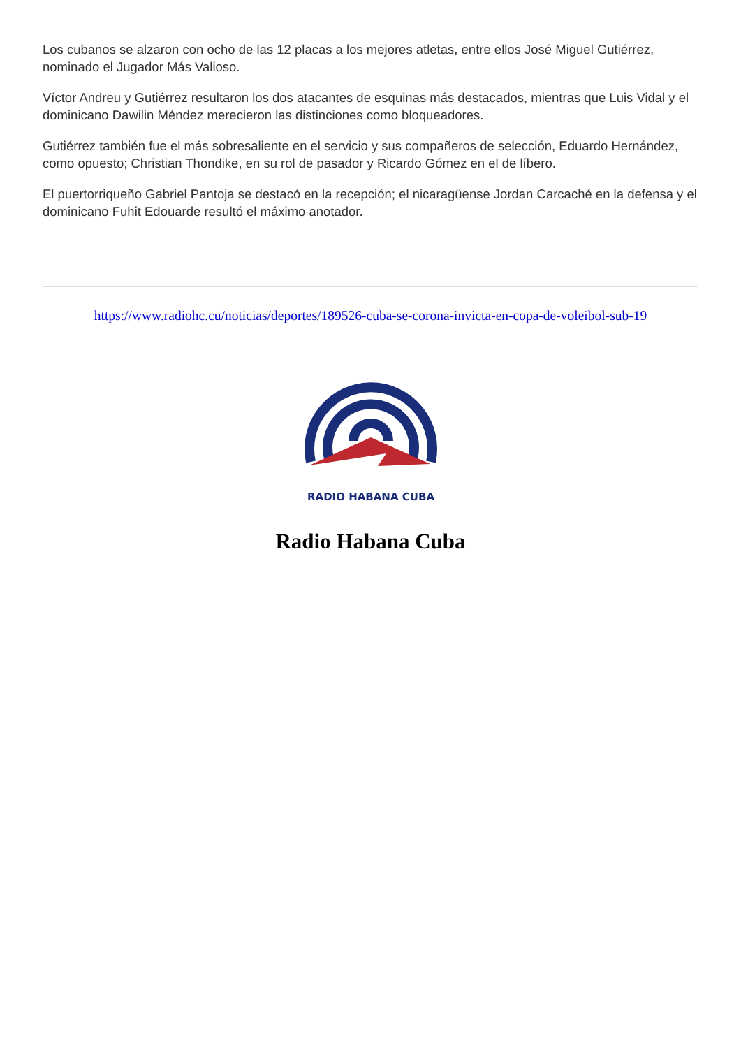Los cubanos se alzaron con ocho de las 12 placas a los mejores atletas, entre ellos José Miguel Gutiérrez, nominado el Jugador Más Valioso.
Víctor Andreu y Gutiérrez resultaron los dos atacantes de esquinas más destacados, mientras que Luis Vidal y el dominicano Dawilin Méndez merecieron las distinciones como bloqueadores.
Gutiérrez también fue el más sobresaliente en el servicio y sus compañeros de selección, Eduardo Hernández, como opuesto; Christian Thondike, en su rol de pasador y Ricardo Gómez en el de líbero.
El puertorriqueño Gabriel Pantoja se destacó en la recepción; el nicaragüense Jordan Carcaché en la defensa y el dominicano Fuhit Edouarde resultó el máximo anotador.
https://www.radiohc.cu/noticias/deportes/189526-cuba-se-corona-invicta-en-copa-de-voleibol-sub-19
RADIO HABANA CUBA
Radio Habana Cuba